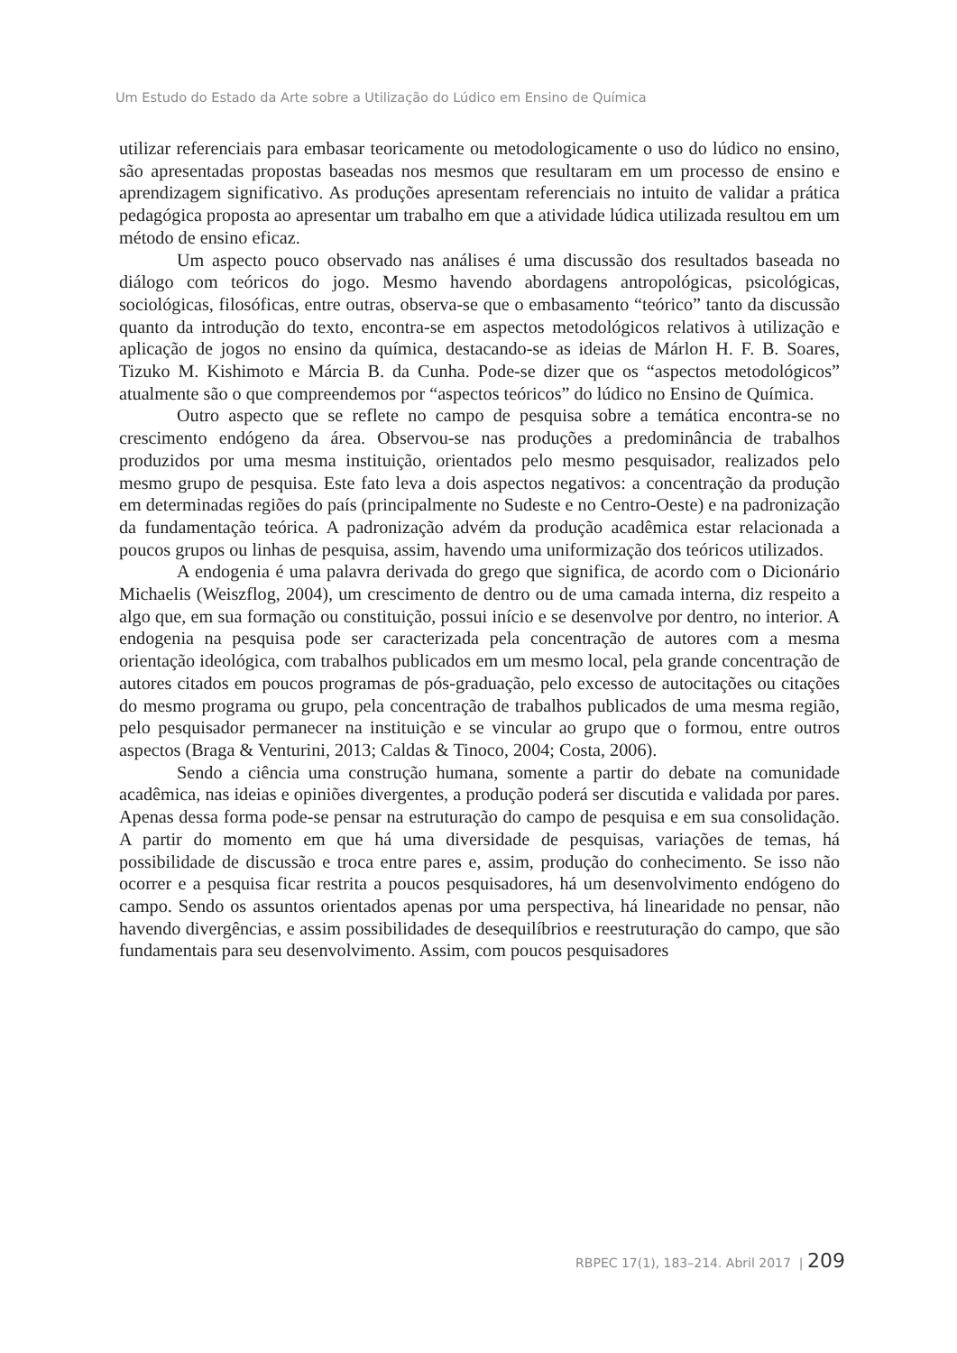Um Estudo do Estado da Arte sobre a Utilização do Lúdico em Ensino de Química
utilizar referenciais para embasar teoricamente ou metodologicamente o uso do lúdico no ensino, são apresentadas propostas baseadas nos mesmos que resultaram em um processo de ensino e aprendizagem significativo. As produções apresentam referenciais no intuito de validar a prática pedagógica proposta ao apresentar um trabalho em que a atividade lúdica utilizada resultou em um método de ensino eficaz.
Um aspecto pouco observado nas análises é uma discussão dos resultados baseada no diálogo com teóricos do jogo. Mesmo havendo abordagens antropológicas, psicológicas, sociológicas, filosóficas, entre outras, observa-se que o embasamento “teórico” tanto da discussão quanto da introdução do texto, encontra-se em aspectos metodológicos relativos à utilização e aplicação de jogos no ensino da química, destacando-se as ideias de Márlon H. F. B. Soares, Tizuko M. Kishimoto e Márcia B. da Cunha. Pode-se dizer que os “aspectos metodológicos” atualmente são o que compreendemos por “aspectos teóricos” do lúdico no Ensino de Química.
Outro aspecto que se reflete no campo de pesquisa sobre a temática encontra-se no crescimento endógeno da área. Observou-se nas produções a predominância de trabalhos produzidos por uma mesma instituição, orientados pelo mesmo pesquisador, realizados pelo mesmo grupo de pesquisa. Este fato leva a dois aspectos negativos: a concentração da produção em determinadas regiões do país (principalmente no Sudeste e no Centro-Oeste) e na padronização da fundamentação teórica. A padronização advém da produção acadêmica estar relacionada a poucos grupos ou linhas de pesquisa, assim, havendo uma uniformização dos teóricos utilizados.
A endogenia é uma palavra derivada do grego que significa, de acordo com o Dicionário Michaelis (Weiszflog, 2004), um crescimento de dentro ou de uma camada interna, diz respeito a algo que, em sua formação ou constituição, possui início e se desenvolve por dentro, no interior. A endogenia na pesquisa pode ser caracterizada pela concentração de autores com a mesma orientação ideológica, com trabalhos publicados em um mesmo local, pela grande concentração de autores citados em poucos programas de pós-graduação, pelo excesso de autocitações ou citações do mesmo programa ou grupo, pela concentração de trabalhos publicados de uma mesma região, pelo pesquisador permanecer na instituição e se vincular ao grupo que o formou, entre outros aspectos (Braga & Venturini, 2013; Caldas & Tinoco, 2004; Costa, 2006).
Sendo a ciência uma construção humana, somente a partir do debate na comunidade acadêmica, nas ideias e opiniões divergentes, a produção poderá ser discutida e validada por pares. Apenas dessa forma pode-se pensar na estruturação do campo de pesquisa e em sua consolidação. A partir do momento em que há uma diversidade de pesquisas, variações de temas, há possibilidade de discussão e troca entre pares e, assim, produção do conhecimento. Se isso não ocorrer e a pesquisa ficar restrita a poucos pesquisadores, há um desenvolvimento endógeno do campo. Sendo os assuntos orientados apenas por uma perspectiva, há linearidade no pensar, não havendo divergências, e assim possibilidades de desequilíbrios e reestruturação do campo, que são fundamentais para seu desenvolvimento. Assim, com poucos pesquisadores
RBPEC 17(1), 183–214. Abril 2017 | 209